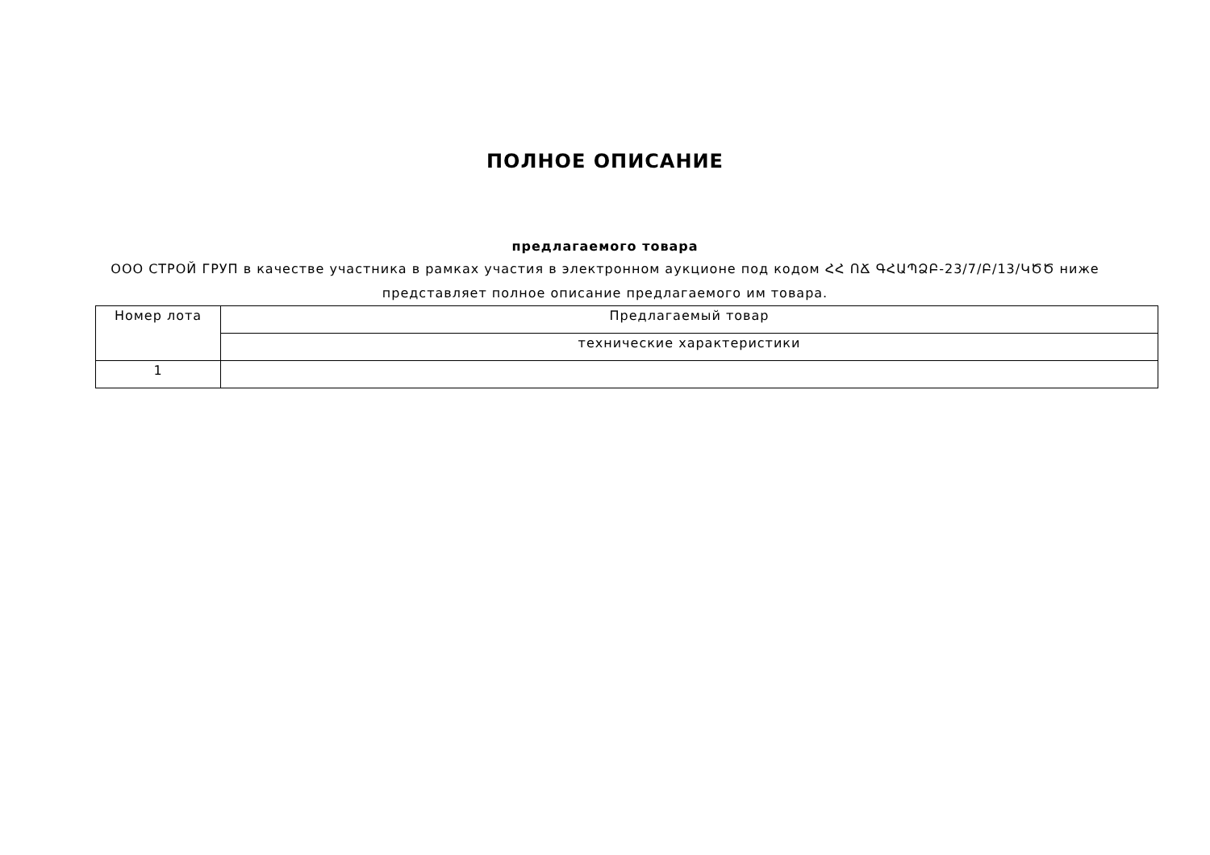ПОЛНОЕ ОПИСАНИЕ
предлагаемого товара
ООО СТРОЙ ГРУП в качестве участника в рамках участия в электронном аукционе под кодом ՀՀ ՈՃ ԳՀԱՊՁԲ-23/7/Բ/13/ԿԾԾ ниже представляет полное описание предлагаемого им товара.
| Номер лота | Предлагаемый товар |
| --- | --- |
| | технические характеристики |
| 1 | |